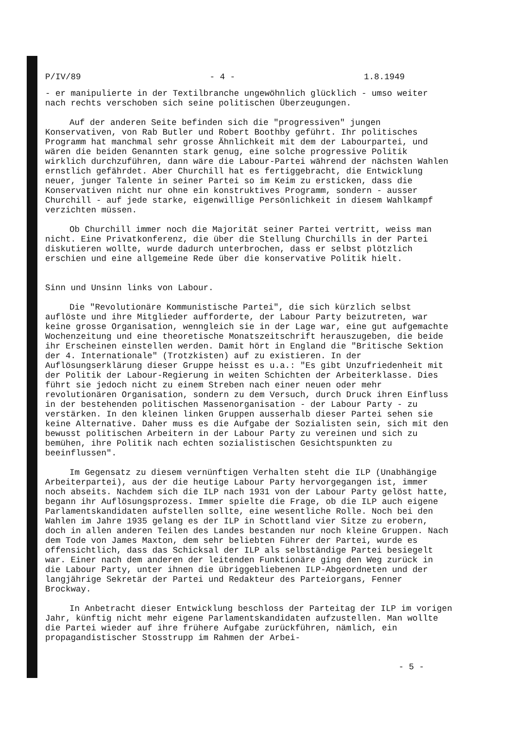P/IV/89 - 4 - 1.8.1949
- er manipulierte in der Textilbranche ungewöhnlich glücklich - umso weiter nach rechts verschoben sich seine politischen Überzeugungen.
Auf der anderen Seite befinden sich die "progressiven" jungen Konservativen, von Rab Butler und Robert Boothby geführt. Ihr politisches Programm hat manchmal sehr grosse Ähnlichkeit mit dem der Labourpartei, und wären die beiden Genannten stark genug, eine solche progressive Politik wirklich durchzuführen, dann wäre die Labour-Partei während der nächsten Wahlen ernstlich gefährdet. Aber Churchill hat es fertiggebracht, die Entwicklung neuer, junger Talente in seiner Partei so im Keim zu ersticken, dass die Konservativen nicht nur ohne ein konstruktives Programm, sondern - ausser Churchill - auf jede starke, eigenwillige Persönlichkeit in diesem Wahlkampf verzichten müssen.
Ob Churchill immer noch die Majorität seiner Partei vertritt, weiss man nicht. Eine Privatkonferenz, die über die Stellung Churchills in der Partei diskutieren wollte, wurde dadurch unterbrochen, dass er selbst plötzlich erschien und eine allgemeine Rede über die konservative Politik hielt.
Sinn und Unsinn links von Labour.
Die "Revolutionäre Kommunistische Partei", die sich kürzlich selbst auflöste und ihre Mitglieder aufforderte, der Labour Party beizutreten, war keine grosse Organisation, wenngleich sie in der Lage war, eine gut aufgemachte Wochenzeitung und eine theoretische Monatszeitschrift herauszugeben, die beide ihr Erscheinen einstellen werden. Damit hört in England die "Britische Sektion der 4. Internationale" (Trotzkisten) auf zu existieren. In der Auflösungserklärung dieser Gruppe heisst es u.a.: "Es gibt Unzufriedenheit mit der Politik der Labour-Regierung in weiten Schichten der Arbeiterklasse. Dies führt sie jedoch nicht zu einem Streben nach einer neuen oder mehr revolutionären Organisation, sondern zu dem Versuch, durch Druck ihren Einfluss in der bestehenden politischen Massenorganisation - der Labour Party - zu verstärken. In den kleinen linken Gruppen ausserhalb dieser Partei sehen sie keine Alternative. Daher muss es die Aufgabe der Sozialisten sein, sich mit den bewusst politischen Arbeitern in der Labour Party zu vereinen und sich zu bemühen, ihre Politik nach echten sozialistischen Gesichtspunkten zu beeinflussen".
Im Gegensatz zu diesem vernünftigen Verhalten steht die ILP (Unabhängige Arbeiterpartei), aus der die heutige Labour Party hervorgegangen ist, immer noch abseits. Nachdem sich die ILP nach 1931 von der Labour Party gelöst hatte, begann ihr Auflösungsprozess. Immer spielte die Frage, ob die ILP auch eigene Parlamentskandidaten aufstellen sollte, eine wesentliche Rolle. Noch bei den Wahlen im Jahre 1935 gelang es der ILP in Schottland vier Sitze zu erobern, doch in allen anderen Teilen des Landes bestanden nur noch kleine Gruppen. Nach dem Tode von James Maxton, dem sehr beliebten Führer der Partei, wurde es offensichtlich, dass das Schicksal der ILP als selbständige Partei besiegelt war. Einer nach dem anderen der leitenden Funktionäre ging den Weg zurück in die Labour Party, unter ihnen die übriggebliebenen ILP-Abgeordneten und der langjährige Sekretär der Partei und Redakteur des Parteiorgans, Fenner Brockway.
In Anbetracht dieser Entwicklung beschloss der Parteitag der ILP im vorigen Jahr, künftig nicht mehr eigene Parlamentskandidaten aufzustellen. Man wollte die Partei wieder auf ihre frühere Aufgabe zurückführen, nämlich, ein propagandistischer Stosstrupp im Rahmen der Arbei-
- 5 -